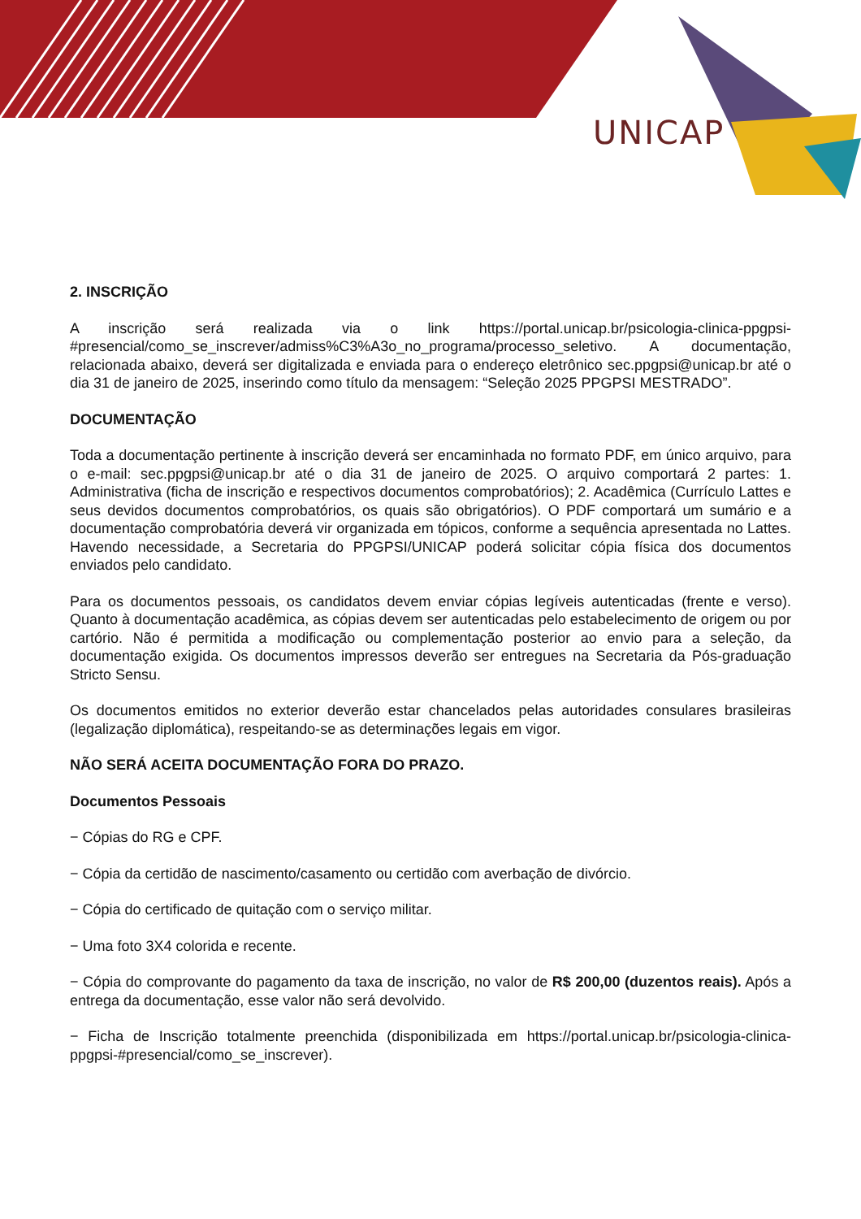UNICAP
2. INSCRIÇÃO
A inscrição será realizada via o link https://portal.unicap.br/psicologia-clinica-ppgpsi-#presencial/como_se_inscrever/admiss%C3%A3o_no_programa/processo_seletivo. A documentação, relacionada abaixo, deverá ser digitalizada e enviada para o endereço eletrônico sec.ppgpsi@unicap.br até o dia 31 de janeiro de 2025, inserindo como título da mensagem: “Seleção 2025 PPGPSI MESTRADO”.
DOCUMENTAÇÃO
Toda a documentação pertinente à inscrição deverá ser encaminhada no formato PDF, em único arquivo, para o e-mail: sec.ppgpsi@unicap.br até o dia 31 de janeiro de 2025. O arquivo comportará 2 partes: 1. Administrativa (ficha de inscrição e respectivos documentos comprobatórios); 2. Acadêmica (Currículo Lattes e seus devidos documentos comprobatórios, os quais são obrigatórios). O PDF comportará um sumário e a documentação comprobatória deverá vir organizada em tópicos, conforme a sequência apresentada no Lattes. Havendo necessidade, a Secretaria do PPGPSI/UNICAP poderá solicitar cópia física dos documentos enviados pelo candidato.
Para os documentos pessoais, os candidatos devem enviar cópias legíveis autenticadas (frente e verso). Quanto à documentação acadêmica, as cópias devem ser autenticadas pelo estabelecimento de origem ou por cartório. Não é permitida a modificação ou complementação posterior ao envio para a seleção, da documentação exigida. Os documentos impressos deverão ser entregues na Secretaria da Pós-graduação Stricto Sensu.
Os documentos emitidos no exterior deverão estar chancelados pelas autoridades consulares brasileiras (legalização diplomática), respeitando-se as determinações legais em vigor.
NÃO SERÁ ACEITA DOCUMENTAÇÃO FORA DO PRAZO.
Documentos Pessoais
− Cópias do RG e CPF.
− Cópia da certidão de nascimento/casamento ou certidão com averbação de divórcio.
− Cópia do certificado de quitação com o serviço militar.
− Uma foto 3X4 colorida e recente.
− Cópia do comprovante do pagamento da taxa de inscrição, no valor de R$ 200,00 (duzentos reais). Após a entrega da documentação, esse valor não será devolvido.
− Ficha de Inscrição totalmente preenchida (disponibilizada em https://portal.unicap.br/psicologia-clinica-ppgpsi-#presencial/como_se_inscrever).